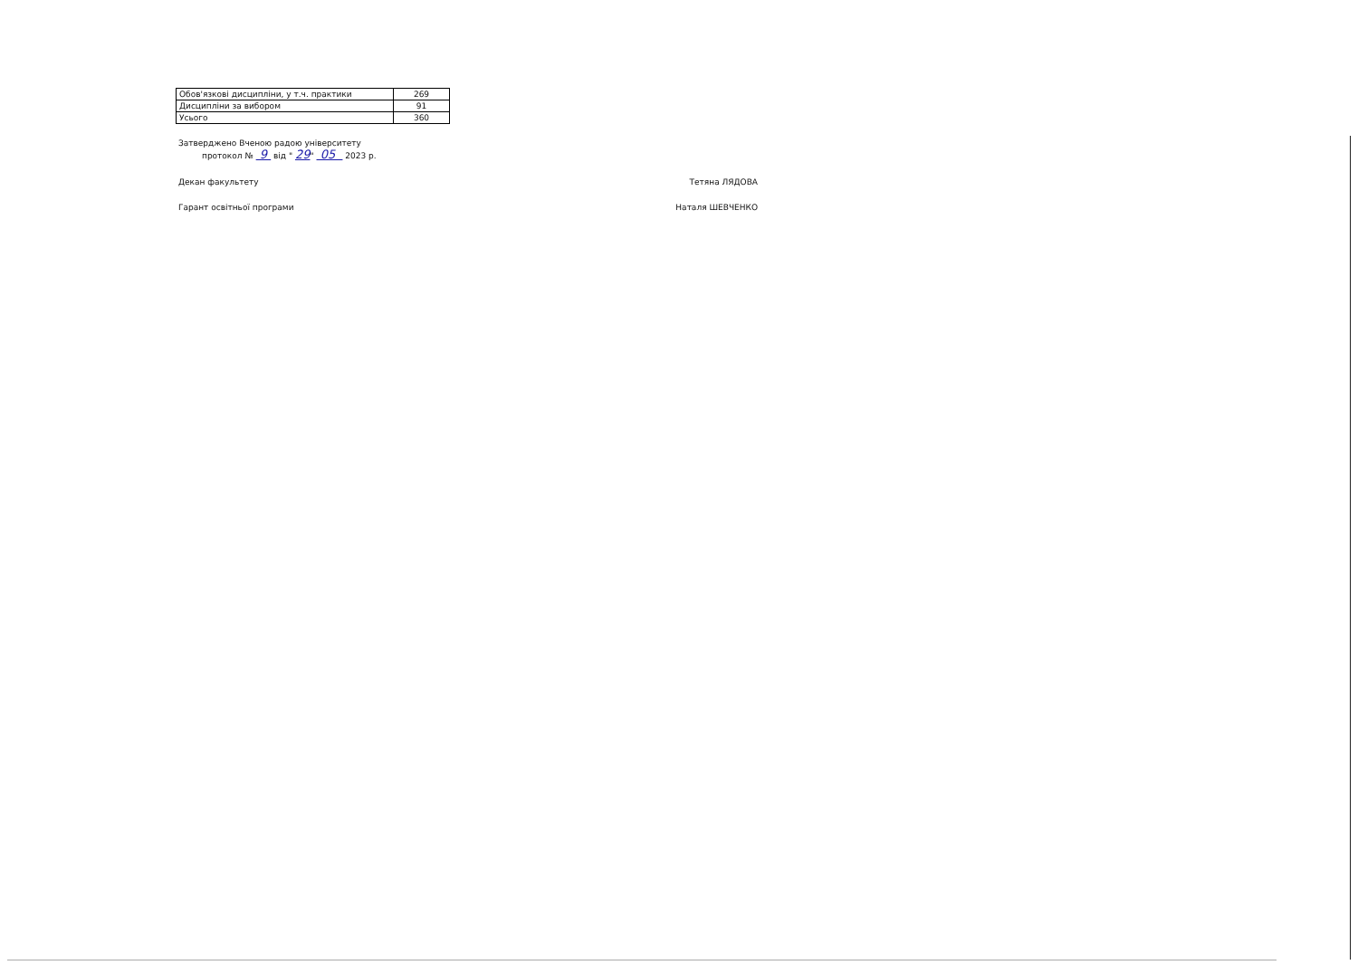| Обов'язкові дисципліни, у т.ч. практики | 269 |
| Дисципліни за вибором | 91 |
| Усього | 360 |
Затверджено Вченою радою університету
протокол № 9 від " 29" 05 2023 р.
Декан факультету Тетяна ЛЯДОВА
Гарант освітньої програми Наталя ШЕВЧЕНКО